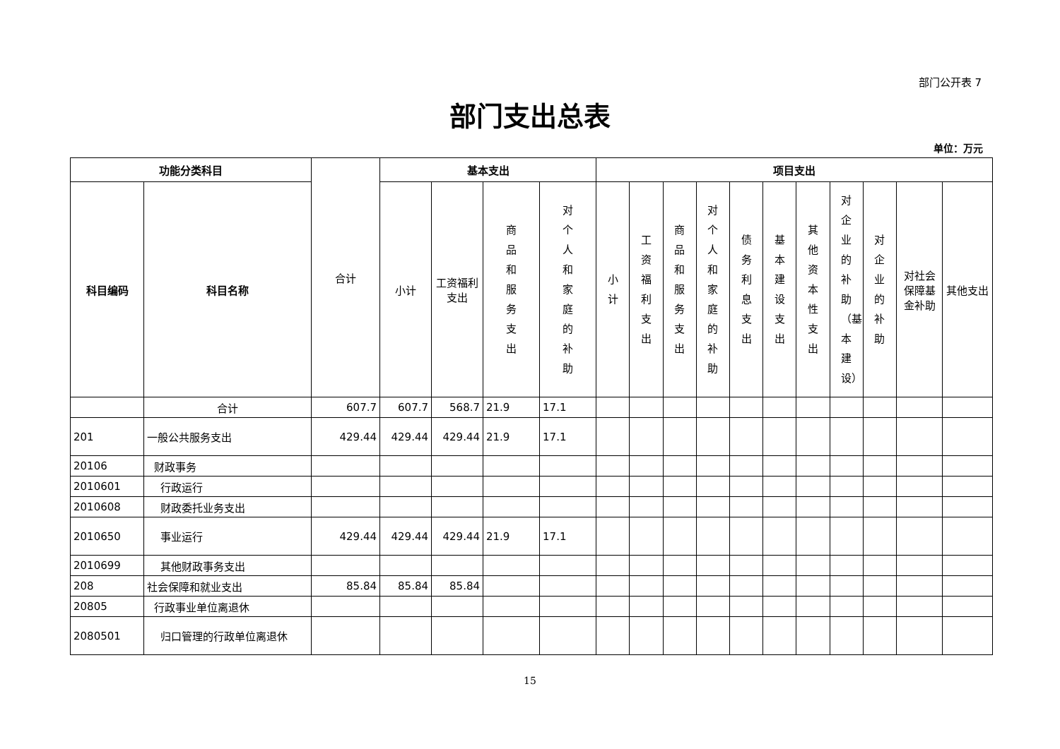部门公开表 7
部门支出总表
单位：万元
| 功能分类科目 | | 合计 | 基本支出 | | | | 项目支出 | | | | | | | | | | |
| --- | --- | --- | --- | --- | --- | --- | --- | --- | --- | --- | --- | --- | --- | --- | --- | --- | --- |
| 科目编码 | 科目名称 | | 小计 | 工资福利支出 | 商品和服务支出 | 对个人和家庭的补助 | 小计 | 工资福利支出 | 商品和服务支出 | 对个人和家庭的补助 | 债务利息支出 | 基本建设支出 | 其他资本性支出 | 对企业的补助（基本建设） | 对企业的补助 | 对社会保障基金补助 | 其他支出 |
| | 合计 | 607.7 | 607.7 | 568.7 | 21.9 | 17.1 | | | | | | | | | | | |
| 201 | 一般公共服务支出 | 429.44 | 429.44 | 429.44 | 21.9 | 17.1 | | | | | | | | | | | |
| 20106 | 财政事务 | | | | | | | | | | | | | | | | |
| 2010601 | 行政运行 | | | | | | | | | | | | | | | | |
| 2010608 | 财政委托业务支出 | | | | | | | | | | | | | | | | |
| 2010650 | 事业运行 | 429.44 | 429.44 | 429.44 | 21.9 | 17.1 | | | | | | | | | | | |
| 2010699 | 其他财政事务支出 | | | | | | | | | | | | | | | | |
| 208 | 社会保障和就业支出 | 85.84 | 85.84 | 85.84 | | | | | | | | | | | | | |
| 20805 | 行政事业单位离退休 | | | | | | | | | | | | | | | | |
| 2080501 | 归口管理的行政单位离退休 | | | | | | | | | | | | | | | | |
15